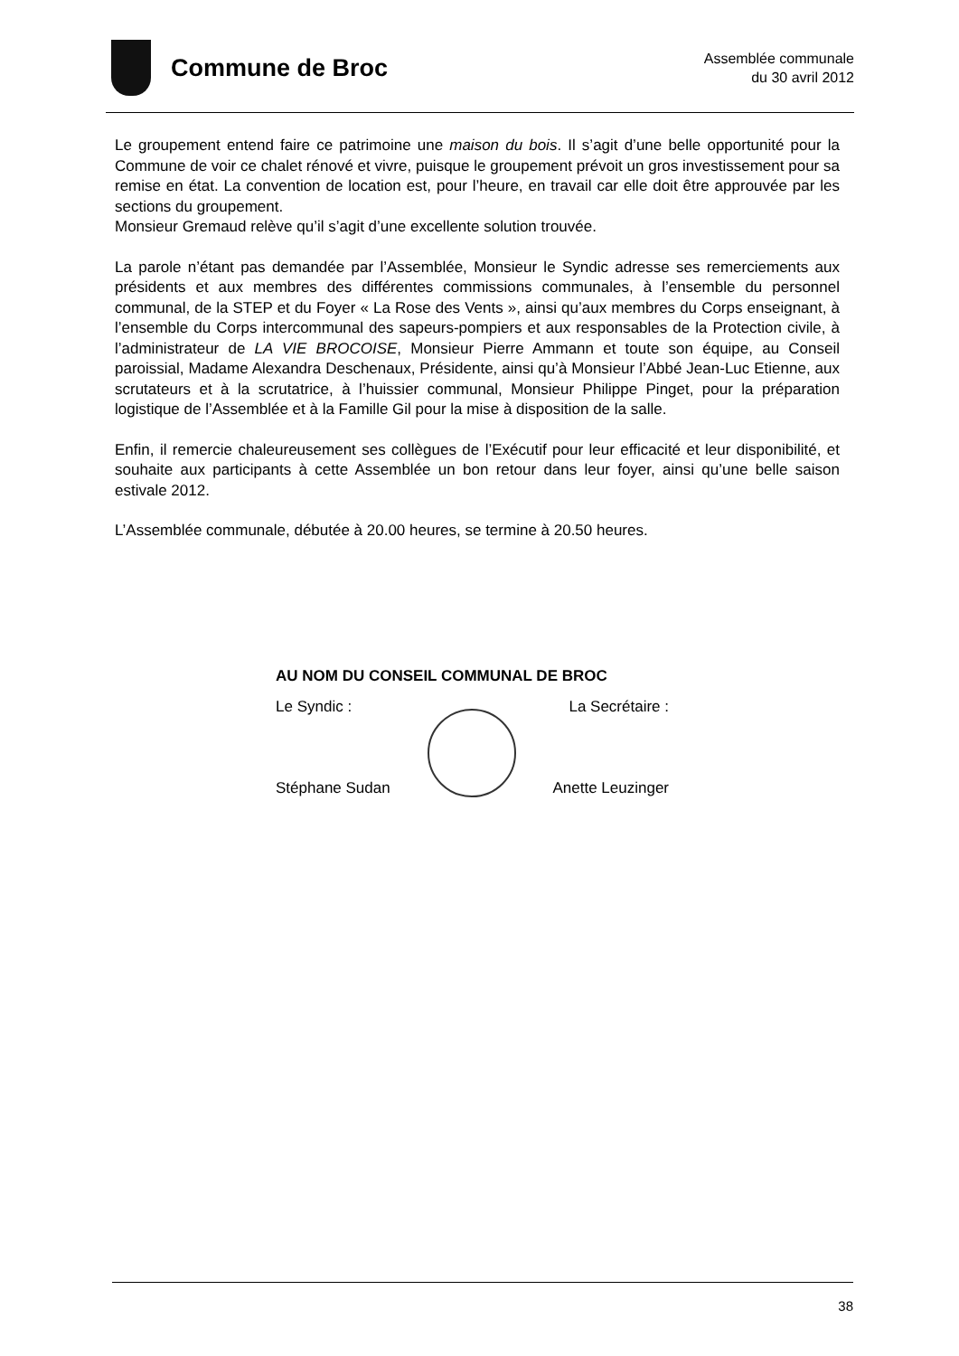Commune de Broc
Assemblée communale
du 30 avril 2012
Le groupement entend faire ce patrimoine une maison du bois. Il s’agit d’une belle opportunité pour la Commune de voir ce chalet rénové et vivre, puisque le groupement prévoit un gros investissement pour sa remise en état. La convention de location est, pour l’heure, en travail car elle doit être approuvée par les sections du groupement.
Monsieur Gremaud relève qu’il s’agit d’une excellente solution trouvée.
La parole n’étant pas demandée par l’Assemblée, Monsieur le Syndic adresse ses remerciements aux présidents et aux membres des différentes commissions communales, à l’ensemble du personnel communal, de la STEP et du Foyer « La Rose des Vents », ainsi qu’aux membres du Corps enseignant, à l’ensemble du Corps intercommunal des sapeurs-pompiers et aux responsables de la Protection civile, à l’administrateur de LA VIE BROCOISE, Monsieur Pierre Ammann et toute son équipe, au Conseil paroissial, Madame Alexandra Deschenaux, Présidente, ainsi qu’à Monsieur l’Abbé Jean-Luc Etienne, aux scrutateurs et à la scrutatrice, à l’huissier communal, Monsieur Philippe Pinget, pour la préparation logistique de l’Assemblée et à la Famille Gil pour la mise à disposition de la salle.
Enfin, il remercie chaleureusement ses collègues de l’Exécutif pour leur efficacité et leur disponibilité, et souhaite aux participants à cette Assemblée un bon retour dans leur foyer, ainsi qu’une belle saison estivale 2012.
L’Assemblée communale, débutée à 20.00 heures, se termine à 20.50 heures.
AU NOM DU CONSEIL COMMUNAL DE BROC
Le Syndic : La Secrétaire :
Stéphane Sudan
Anette Leuzinger
38